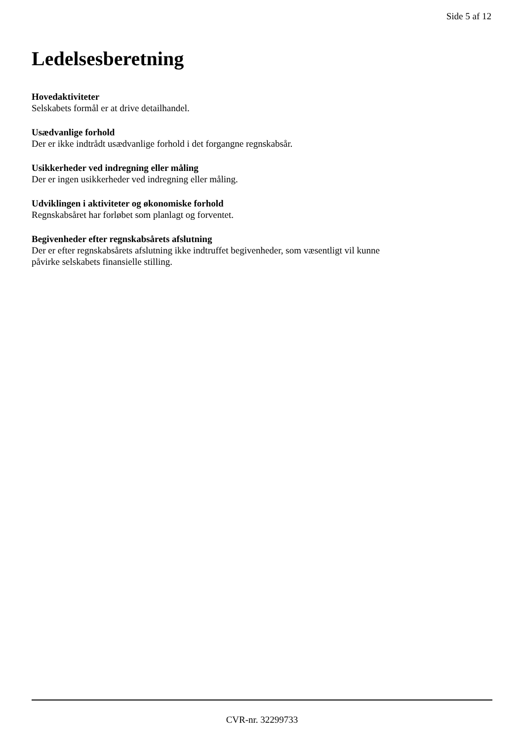Side 5 af 12
Ledelsesberetning
Hovedaktiviteter
Selskabets formål er at drive detailhandel.
Usædvanlige forhold
Der er ikke indtrådt usædvanlige forhold i det forgangne regnskabsår.
Usikkerheder ved indregning eller måling
Der er ingen usikkerheder ved indregning eller måling.
Udviklingen i aktiviteter og økonomiske forhold
Regnskabsåret har forløbet som planlagt og forventet.
Begivenheder efter regnskabsårets afslutning
Der er efter regnskabsårets afslutning ikke indtruffet begivenheder, som væsentligt vil kunne
påvirke selskabets finansielle stilling.
CVR-nr. 32299733